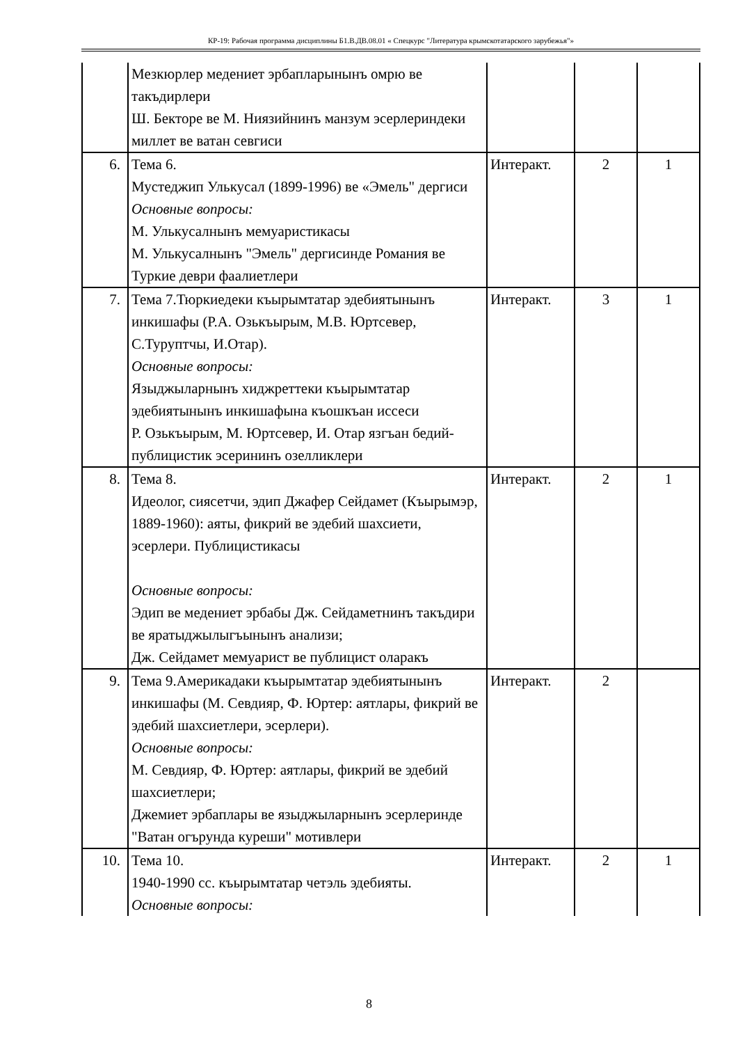КР-19: Рабочая программа дисциплины Б1.В.ДВ.08.01 « Спецкурс "Литература крымскотатарского зарубежья"»
| | Мезкюрлер медениет эрбапларынынъ омрю ве такъдирлери Ш. Бекторе ве М. Ниязийнинъ манзум эсерлериндеки миллет ве ватан севгиси | | | |
| 6. | Тема 6. Мустеджип Улькусал (1899-1996) ве «Эмель" дергиси Основные вопросы: М. Улькусалнынъ мемуаристикасы М. Улькусалнынъ "Эмель" дергисинде Романия ве Туркие деври фаалиетлери | Интеракт. | 2 | 1 |
| 7. | Тема 7.Тюркиедеки къырымтатар эдебиятынынъ инкишафы (Р.А. Озькъырым, М.В. Юртсевер, С.Туруптчы, И.Отар). Основные вопросы: Языджыларнынъ хиджреттеки къырымтатар эдебиятынынъ инкишафына къошкъан иссеси Р. Озькъырым, М. Юртсевер, И. Отар язгъан бедий-публицистик эсерининъ озелликлери | Интеракт. | 3 | 1 |
| 8. | Тема 8. Идеолог, сиясетчи, эдип Джафер Сейдамет (Къырымэр, 1889-1960): аяты, фикрий ве эдебий шахсиети, эсерлери. Публицистикасы Основные вопросы: Эдип ве медениет эрбабы Дж. Сейдаметнинъ такъдири ве яратыджылыгъынынъ анализи; Дж. Сейдамет мемуарист ве публицист оларакъ | Интеракт. | 2 | 1 |
| 9. | Тема 9.Америкадаки къырымтатар эдебиятынынъ инкишафы (М. Севдияр, Ф. Юртер: аятлары, фикрий ве эдебий шахсиетлери, эсерлери). Основные вопросы: М. Севдияр, Ф. Юртер: аятлары, фикрий ве эдебий шахсиетлери; Джемиет эрбаплары ве языджыларнынъ эсерлеринде "Ватан огърунда куреши" мотивлери | Интеракт. | 2 | |
| 10. | Тема 10. 1940-1990 сс. къырымтатар четэль эдебияты. Основные вопросы: | Интеракт. | 2 | 1 |
8